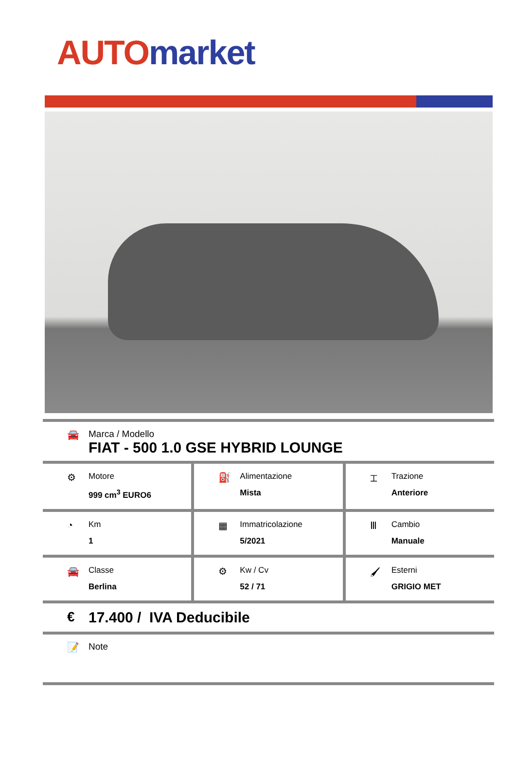AUTO market
🚘 Marca / Modello
FIAT - 500 1.0 GSE HYBRID LOUNGE
⚙
Motore
999 cm<sup>3</sup> EURO6
⛽
Alimentazione
Mista
⌶
Trazione
Anteriore
◔
Km
1
▦
Immatricolazione
5/2021
Ⅲ
Cambio
Manuale
🚘
Classe
Berlina
⚙
Kw / Cv
52 / 71
🖌
Esterni
GRIGIO MET
€ 17.400 / IVA Deducibile
📝 Note